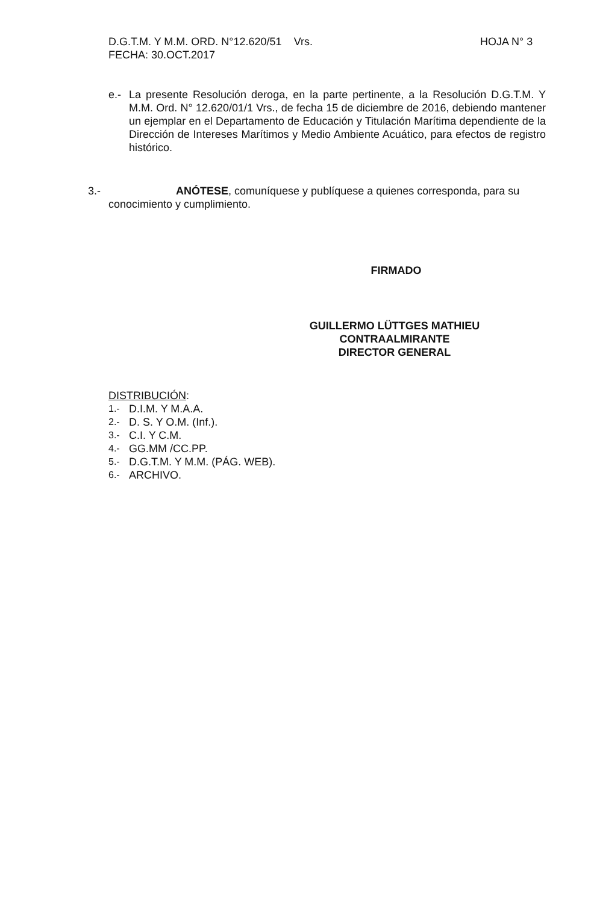D.G.T.M. Y M.M. ORD. N°12.620/51 Vrs. HOJA N° 3
FECHA: 30.OCT.2017
e.- La presente Resolución deroga, en la parte pertinente, a la Resolución D.G.T.M. Y M.M. Ord. N° 12.620/01/1 Vrs., de fecha 15 de diciembre de 2016, debiendo mantener un ejemplar en el Departamento de Educación y Titulación Marítima dependiente de la Dirección de Intereses Marítimos y Medio Ambiente Acuático, para efectos de registro histórico.
3.- ANÓTESE, comuníquese y publíquese a quienes corresponda, para su
conocimiento y cumplimiento.
FIRMADO
GUILLERMO LÜTTGES MATHIEU
CONTRAALMIRANTE
DIRECTOR GENERAL
DISTRIBUCIÓN:
1.- D.I.M. Y M.A.A.
2.- D. S. Y O.M. (Inf.).
3.- C.I. Y C.M.
4.- GG.MM /CC.PP.
5.- D.G.T.M. Y M.M. (PÁG. WEB).
6.- ARCHIVO.